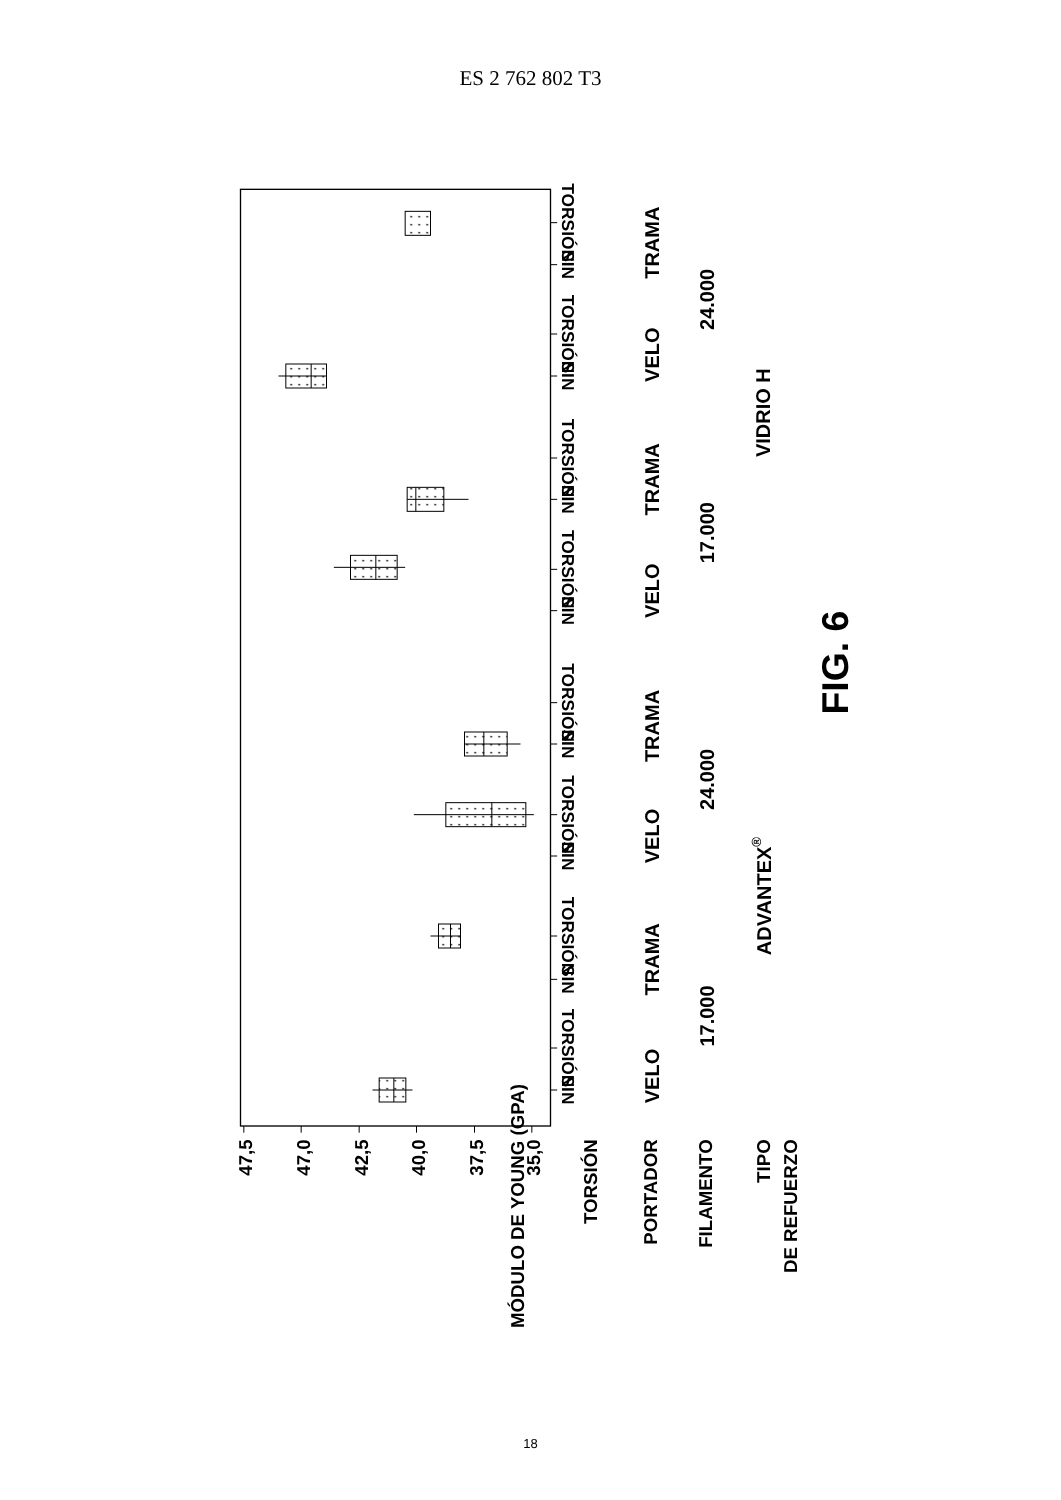ES 2 762 802 T3
MÓDULO DE YOUNG (GPA)
47,5
47,0
42,5
40,0
37,5
35,0
TORSIÓN
PORTADOR
FILAMENTO
TIPO
DE REFUERZO
SIN
TORSIÓN
SIN
TORSIÓN
SIN
TORSIÓN
SIN
TORSIÓN
SIN
TORSIÓN
SIN
TORSIÓN
SIN
TORSIÓN
SIN
TORSIÓN
VELO
TRAMA
VELO
TRAMA
VELO
TRAMA
VELO
TRAMA
17.000
24.000
17.000
24.000
ADVANTEX®
VIDRIO H
FIG. 6
18